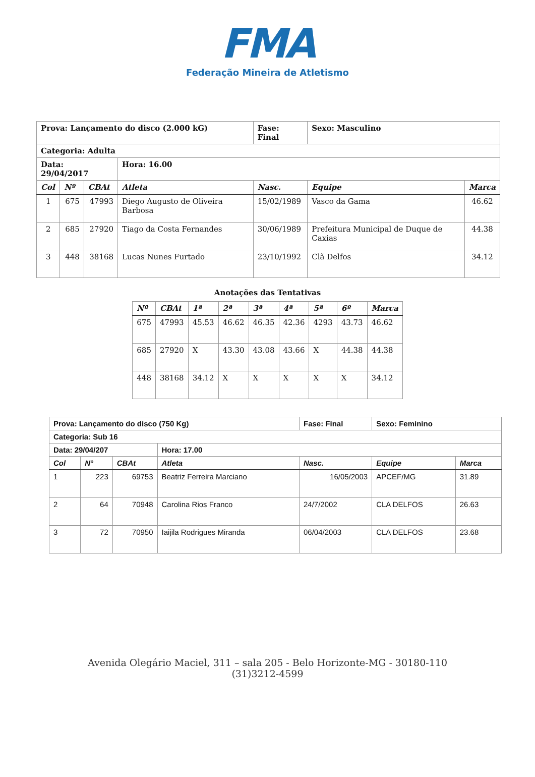FMA
Federação Mineira de Atletismo
| Prova: Lançamento do disco (2.000 kG) | | | | Fase: Final | Sexo: Masculino | |
| Categoria: Adulta | | | | | | |
| Data: 29/04/2017 | | | Hora: 16.00 | | | |
| Col | Nº | CBAt | Atleta | Nasc. | Equipe | Marca |
| 1 | 675 | 47993 | Diego Augusto de Oliveira Barbosa | 15/02/1989 | Vasco da Gama | 46.62 |
| 2 | 685 | 27920 | Tiago da Costa Fernandes | 30/06/1989 | Prefeitura Municipal de Duque de Caxias | 44.38 |
| 3 | 448 | 38168 | Lucas Nunes Furtado | 23/10/1992 | Clã Delfos | 34.12 |
Anotações das Tentativas
| Nº | CBAt | 1ª | 2ª | 3ª | 4ª | 5ª | 6º | Marca |
| --- | --- | --- | --- | --- | --- | --- | --- | --- |
| 675 | 47993 | 45.53 | 46.62 | 46.35 | 42.36 | 4293 | 43.73 | 46.62 |
| 685 | 27920 | X | 43.30 | 43.08 | 43.66 | X | 44.38 | 44.38 |
| 448 | 38168 | 34.12 | X | X | X | X | X | 34.12 |
| Prova: Lançamento do disco (750 Kg) | | | | Fase: Final | Sexo: Feminino | |
| Categoria: Sub 16 | | | | | | |
| Data: 29/04/207 | | | Hora: 17.00 | | | |
| Col | Nº | CBAt | Atleta | Nasc. | Equipe | Marca |
| 1 | 223 | 69753 | Beatriz Ferreira Marciano | 16/05/2003 | APCEF/MG | 31.89 |
| 2 | 64 | 70948 | Carolina Rios Franco | 24/7/2002 | CLA DELFOS | 26.63 |
| 3 | 72 | 70950 | Iaijila Rodrigues Miranda | 06/04/2003 | CLA DELFOS | 23.68 |
Avenida Olegário Maciel, 311 – sala 205 - Belo Horizonte-MG - 30180-110
(31)3212-4599